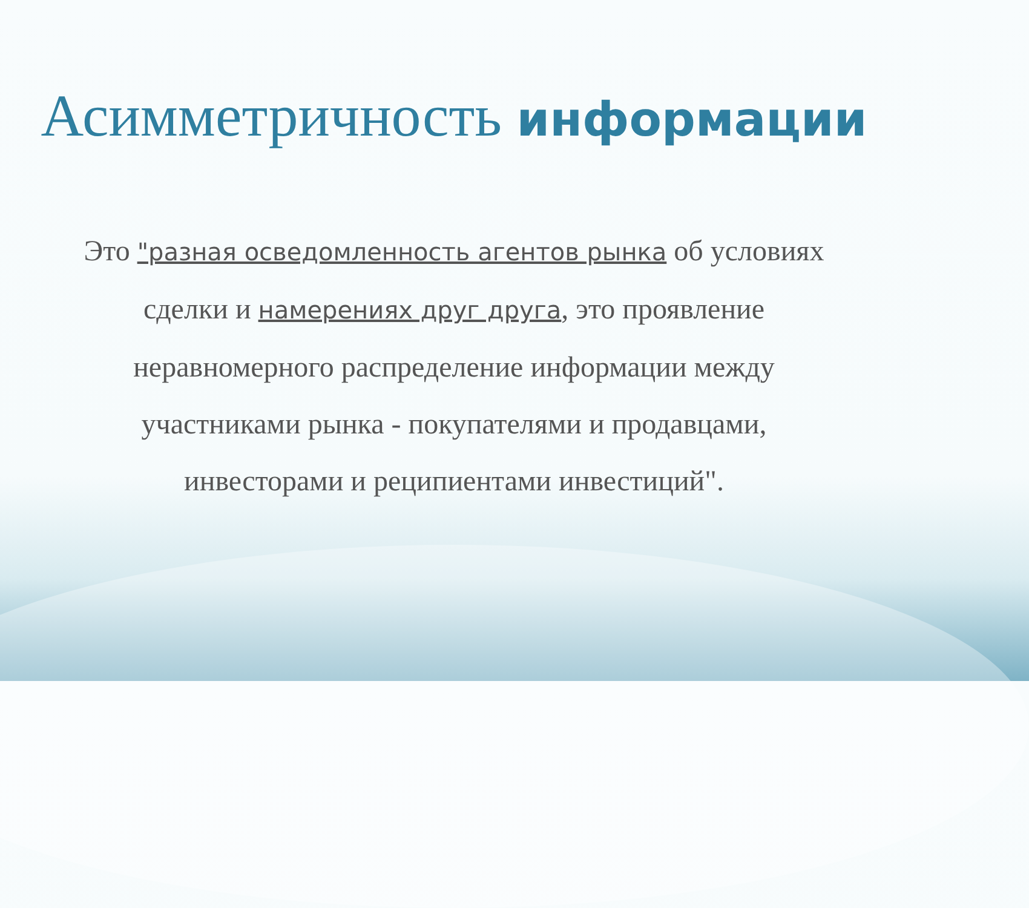Асимметричность информации
Это "разная осведомленность агентов рынка об условиях сделки и намерениях друг друга, это проявление неравномерного распределение информации между участниками рынка - покупателями и продавцами, инвесторами и реципиентами инвестиций".